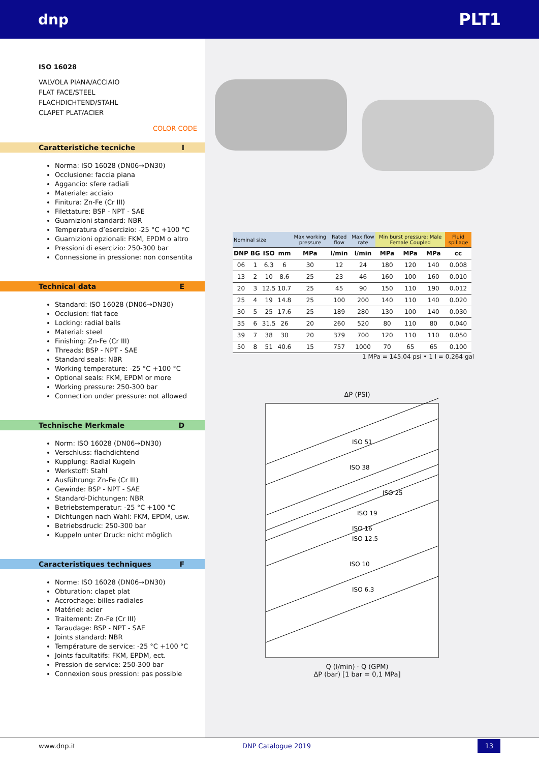dnp PLT1
ISO 16028
VALVOLA PIANA/ACCIAIO
FLAT FACE/STEEL
FLACHDICHTEND/STAHL
CLAPET PLAT/ACIER
COLOR CODE
Caratteristiche tecniche I
Norma: ISO 16028 (DN06→DN30)
Occlusione: faccia piana
Aggancio: sfere radiali
Materiale: acciaio
Finitura: Zn-Fe (Cr III)
Filettature: BSP - NPT - SAE
Guarnizioni standard: NBR
Temperatura d’esercizio: -25 °C +100 °C
Guarnizioni opzionali: FKM, EPDM o altro
Pressioni di esercizio: 250-300 bar
Connessione in pressione: non consentita
Technical data E
Standard: ISO 16028 (DN06→DN30)
Occlusion: flat face
Locking: radial balls
Material: steel
Finishing: Zn-Fe (Cr III)
Threads: BSP - NPT - SAE
Standard seals: NBR
Working temperature: -25 °C +100 °C
Optional seals: FKM, EPDM or more
Working pressure: 250-300 bar
Connection under pressure: not allowed
Technische Merkmale D
Norm: ISO 16028 (DN06→DN30)
Verschluss: flachdichtend
Kupplung: Radial Kugeln
Werkstoff: Stahl
Ausführung: Zn-Fe (Cr III)
Gewinde: BSP - NPT - SAE
Standard-Dichtungen: NBR
Betriebstemperatur: -25 °C +100 °C
Dichtungen nach Wahl: FKM, EPDM, usw.
Betriebsdruck: 250-300 bar
Kuppeln unter Druck: nicht möglich
Caracteristiques techniques F
Norme: ISO 16028 (DN06→DN30)
Obturation: clapet plat
Accrochage: billes radiales
Matériel: acier
Traitement: Zn-Fe (Cr III)
Taraudage: BSP - NPT - SAE
Joints standard: NBR
Température de service: -25 °C +100 °C
Joints facultatifs: FKM, EPDM, ect.
Pression de service: 250-300 bar
Connexion sous pression: pas possible
| Nominal size | | | | Max working pressure | Rated flow | Max flow rate | Min burst pressure: Male Female Coupled | | | Fluid spillage |
| DNP | BG | ISO | mm | MPa | l/min | l/min | MPa | MPa | MPa | cc |
| 06 | 1 | 6.3 | 6 | 30 | 12 | 24 | 180 | 120 | 140 | 0.008 |
| 13 | 2 | 10 | 8.6 | 25 | 23 | 46 | 160 | 100 | 160 | 0.010 |
| 20 | 3 | 12.5 | 10.7 | 25 | 45 | 90 | 150 | 110 | 190 | 0.012 |
| 25 | 4 | 19 | 14.8 | 25 | 100 | 200 | 140 | 110 | 140 | 0.020 |
| 30 | 5 | 25 | 17.6 | 25 | 189 | 280 | 130 | 100 | 140 | 0.030 |
| 35 | 6 | 31.5 | 26 | 20 | 260 | 520 | 80 | 110 | 80 | 0.040 |
| 39 | 7 | 38 | 30 | 20 | 379 | 700 | 120 | 110 | 110 | 0.050 |
| 50 | 8 | 51 | 40.6 | 15 | 757 | 1000 | 70 | 65 | 65 | 0.100 |
1 MPa = 145.04 psi • 1 l = 0.264 gal
ΔP (PSI)
ISO 6.3
ISO 10
ISO 12.5
ISO 16
ISO 19
ISO 25
ISO 38
ISO 51
Q (l/min) · Q (GPM)
ΔP (bar) [1 bar = 0,1 MPa]
www.dnp.it DNP Catalogue 2019 13